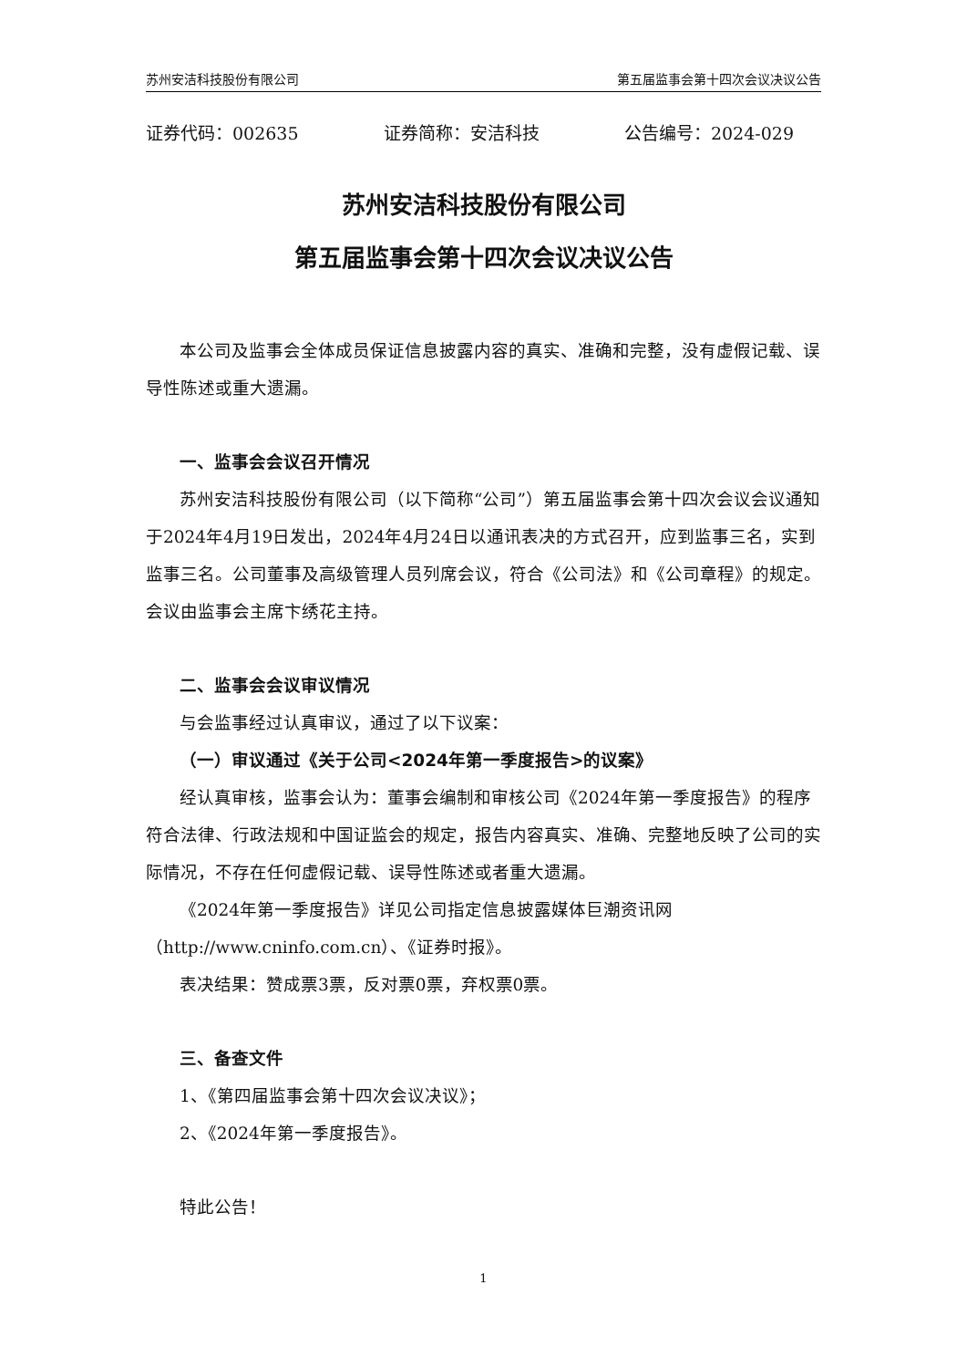苏州安洁科技股份有限公司 第五届监事会第十四次会议决议公告
证券代码：002635 证券简称：安洁科技 公告编号：2024-029
苏州安洁科技股份有限公司
第五届监事会第十四次会议决议公告
本公司及监事会全体成员保证信息披露内容的真实、准确和完整，没有虚假记载、误导性陈述或重大遗漏。
一、监事会会议召开情况
苏州安洁科技股份有限公司（以下简称“公司”）第五届监事会第十四次会议会议通知于2024年4月19日发出，2024年4月24日以通讯表决的方式召开，应到监事三名，实到监事三名。公司董事及高级管理人员列席会议，符合《公司法》和《公司章程》的规定。会议由监事会主席卞绣花主持。
二、监事会会议审议情况
与会监事经过认真审议，通过了以下议案：
（一）审议通过《关于公司<2024年第一季度报告>的议案》
经认真审核，监事会认为：董事会编制和审核公司《2024年第一季度报告》的程序符合法律、行政法规和中国证监会的规定，报告内容真实、准确、完整地反映了公司的实际情况，不存在任何虚假记载、误导性陈述或者重大遗漏。
《2024年第一季度报告》详见公司指定信息披露媒体巨潮资讯网（http://www.cninfo.com.cn）、《证券时报》。
表决结果：赞成票3票，反对票0票，弃权票0票。
三、备查文件
1、《第四届监事会第十四次会议决议》；
2、《2024年第一季度报告》。
特此公告！
1